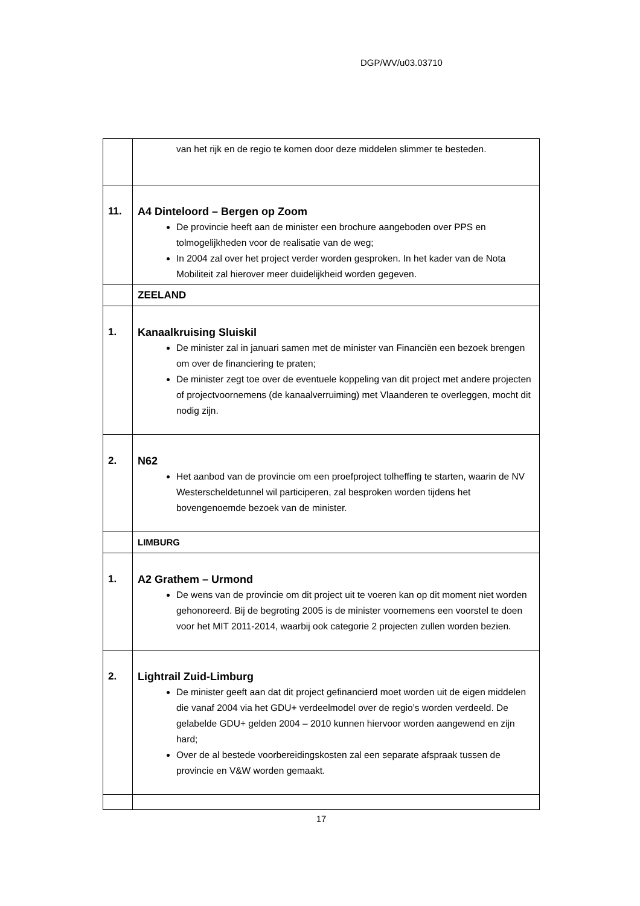DGP/WV/u03.03710
| | van het rijk en de regio te komen door deze middelen slimmer te besteden. |
| 11. | A4 Dinteloord – Bergen op Zoom De provincie heeft aan de minister een brochure aangeboden over PPS en tolmogelijkheden voor de realisatie van de weg; In 2004 zal over het project verder worden gesproken. In het kader van de Nota Mobiliteit zal hierover meer duidelijkheid worden gegeven. |
| | ZEELAND |
| 1. | Kanaalkruising Sluiskil De minister zal in januari samen met de minister van Financiën een bezoek brengen om over de financiering te praten; De minister zegt toe over de eventuele koppeling van dit project met andere projecten of projectvoornemens (de kanaalverruiming) met Vlaanderen te overleggen, mocht dit nodig zijn. |
| 2. | N62 Het aanbod van de provincie om een proefproject tolheffing te starten, waarin de NV Westerscheldetunnel wil participeren, zal besproken worden tijdens het bovengenoemde bezoek van de minister. |
| | LIMBURG |
| 1. | A2 Grathem – Urmond De wens van de provincie om dit project uit te voeren kan op dit moment niet worden gehonoreerd. Bij de begroting 2005 is de minister voornemens een voorstel te doen voor het MIT 2011-2014, waarbij ook categorie 2 projecten zullen worden bezien. |
| 2. | Lightrail Zuid-Limburg De minister geeft aan dat dit project gefinancierd moet worden uit de eigen middelen die vanaf 2004 via het GDU+ verdeelmodel over de regio’s worden verdeeld. De gelabelde GDU+ gelden 2004 – 2010 kunnen hiervoor worden aangewend en zijn hard; Over de al bestede voorbereidingskosten zal een separate afspraak tussen de provincie en V&W worden gemaakt. |
17